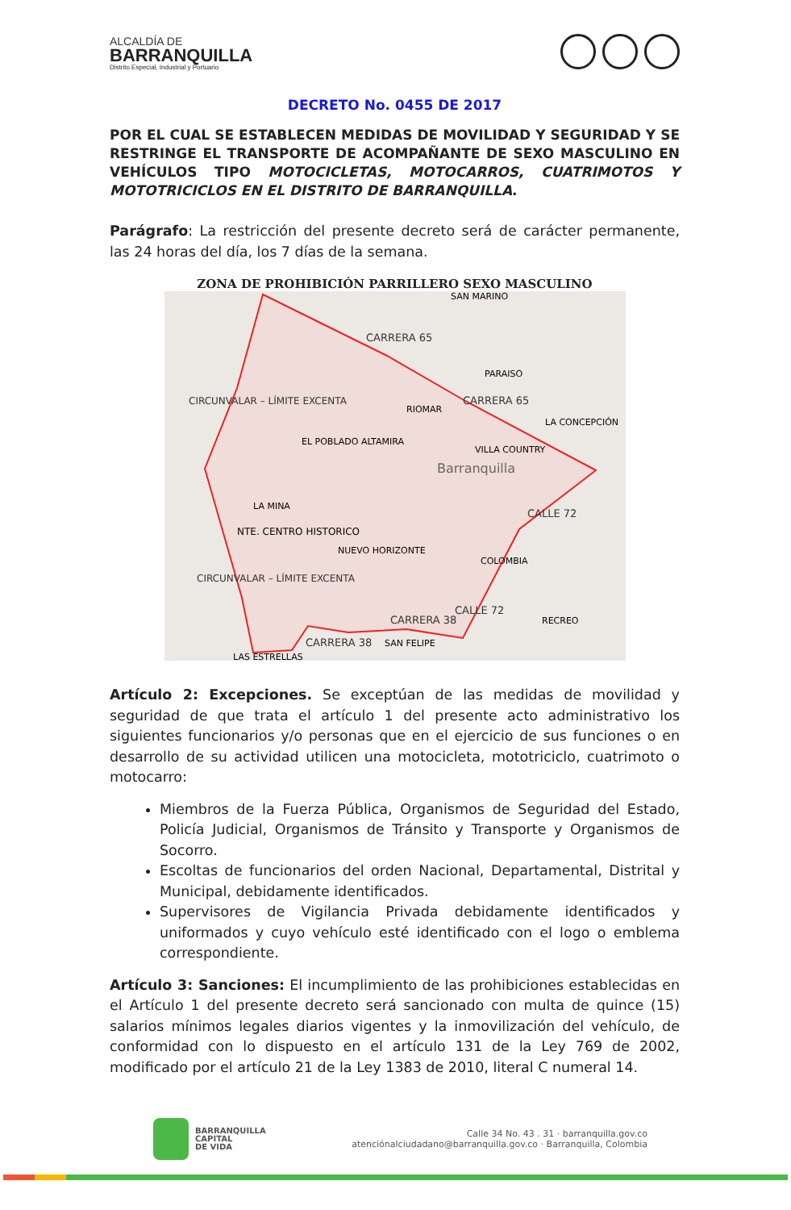ALCALDÍA DE
BARRANQUILLA
Distrito Especial, Industrial y Portuario
DECRETO No. 0455 DE 2017
POR EL CUAL SE ESTABLECEN MEDIDAS DE MOVILIDAD Y SEGURIDAD Y SE RESTRINGE EL TRANSPORTE DE ACOMPAÑANTE DE SEXO MASCULINO EN VEHÍCULOS TIPO MOTOCICLETAS, MOTOCARROS, CUATRIMOTOS Y MOTOTRICICLOS EN EL DISTRITO DE BARRANQUILLA.
Parágrafo: La restricción del presente decreto será de carácter permanente, las 24 horas del día, los 7 días de la semana.
ZONA DE PROHIBICIÓN PARRILLERO SEXO MASCULINO
CARRERA 65
CARRERA 65
Barranquilla
NTE. CENTRO HISTORICO
CARRERA 38
CARRERA 38
CALLE 72
CALLE 72
CIRCUNVALAR – LÍMITE EXCENTA
CIRCUNVALAR – LÍMITE EXCENTA
RIOMAR
EL POBLADO ALTAMIRA
VILLA COUNTRY
LA MINA
NUEVO HORIZONTE
COLOMBIA
RECREO
SAN FELIPE
SAN MARINO
PARAISO
LA CONCEPCIÓN
LAS ESTRELLAS
Artículo 2: Excepciones. Se exceptúan de las medidas de movilidad y seguridad de que trata el artículo 1 del presente acto administrativo los siguientes funcionarios y/o personas que en el ejercicio de sus funciones o en desarrollo de su actividad utilicen una motocicleta, mototriciclo, cuatrimoto o motocarro:
Miembros de la Fuerza Pública, Organismos de Seguridad del Estado, Policía Judicial, Organismos de Tránsito y Transporte y Organismos de Socorro.
Escoltas de funcionarios del orden Nacional, Departamental, Distrital y Municipal, debidamente identificados.
Supervisores de Vigilancia Privada debidamente identificados y uniformados y cuyo vehículo esté identificado con el logo o emblema correspondiente.
Artículo 3: Sanciones: El incumplimiento de las prohibiciones establecidas en el Artículo 1 del presente decreto será sancionado con multa de quince (15) salarios mínimos legales diarios vigentes y la inmovilización del vehículo, de conformidad con lo dispuesto en el artículo 131 de la Ley 769 de 2002, modificado por el artículo 21 de la Ley 1383 de 2010, literal C numeral 14.
BARRANQUILLA
CAPITAL
DE VIDA
Calle 34 No. 43 . 31 · barranquilla.gov.co
atenciónalciudadano@barranquilla.gov.co · Barranquilla, Colombia